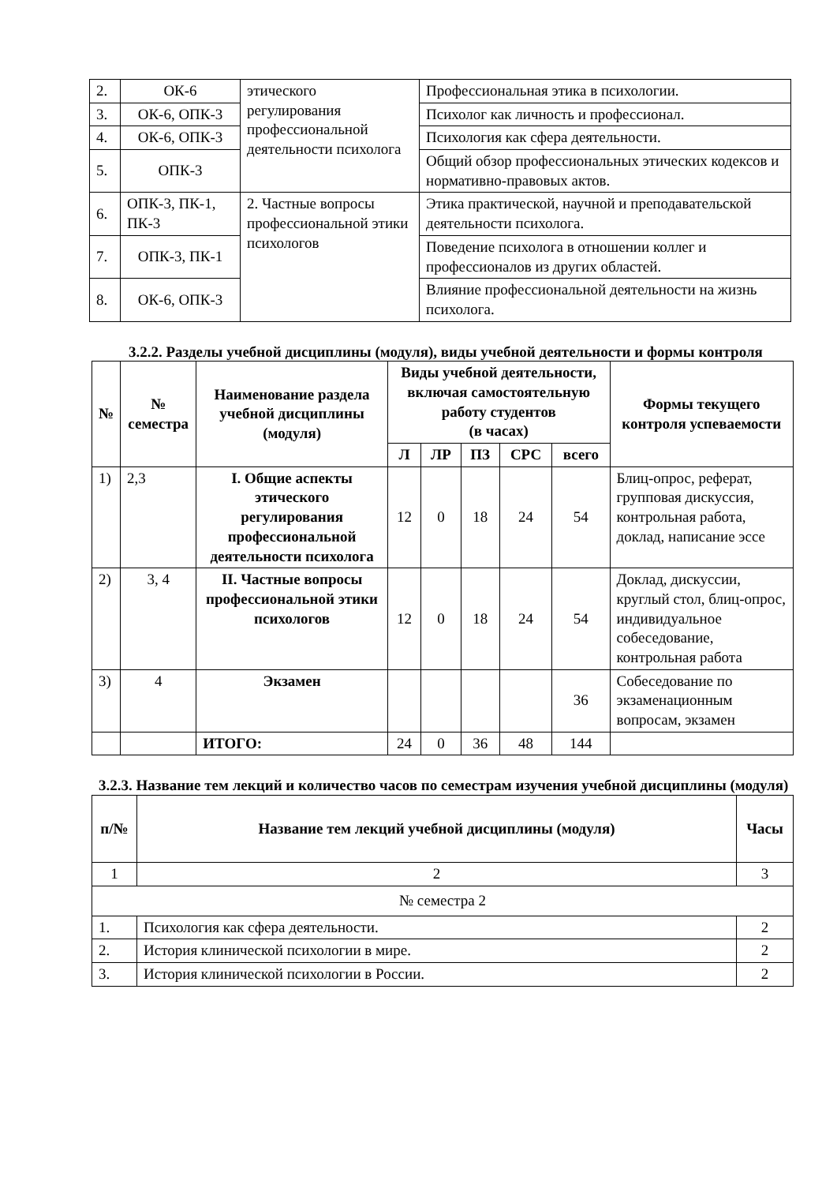| 2. | ОК-6 | этического регулирования профессиональной деятельности психолога | Профессиональная этика в психологии. |
| 3. | ОК-6, ОПК-3 | | Психолог как личность и профессионал. |
| 4. | ОК-6, ОПК-3 | | Психология как сфера деятельности. |
| 5. | ОПК-3 | | Общий обзор профессиональных этических кодексов и нормативно-правовых актов. |
| 6. | ОПК-3, ПК-1, ПК-3 | 2. Частные вопросы профессиональной этики психологов | Этика практической, научной и преподавательской деятельности психолога. |
| 7. | ОПК-3, ПК-1 | | Поведение психолога в отношении коллег и профессионалов из других областей. |
| 8. | ОК-6, ОПК-3 | | Влияние профессиональной деятельности на жизнь психолога. |
3.2.2. Разделы учебной дисциплины (модуля), виды учебной деятельности и формы контроля
| № | № семестра | Наименование раздела учебной дисциплины (модуля) | Виды учебной деятельности, включая самостоятельную работу студентов (в часах) | | | | | Формы текущего контроля успеваемости |
| --- | --- | --- | --- | --- | --- | --- | --- | --- |
| | | | Л | ЛР | ПЗ | СРС | всего | |
| 1) | 2,3 | I. Общие аспекты этического регулирования профессиональной деятельности психолога | 12 | 0 | 18 | 24 | 54 | Блиц-опрос, реферат, групповая дискуссия, контрольная работа, доклад, написание эссе |
| 2) | 3, 4 | II. Частные вопросы профессиональной этики психологов | 12 | 0 | 18 | 24 | 54 | Доклад, дискуссии, круглый стол, блиц-опрос, индивидуальное собеседование, контрольная работа |
| 3) | 4 | Экзамен | | | | | 36 | Собеседование по экзаменационным вопросам, экзамен |
| | | ИТОГО: | 24 | 0 | 36 | 48 | 144 | |
3.2.3. Название тем лекций и количество часов по семестрам изучения учебной дисциплины (модуля)
| п/№ | Название тем лекций учебной дисциплины (модуля) | Часы |
| --- | --- | --- |
| 1 | 2 | 3 |
| № семестра 2 | | |
| 1. | Психология как сфера деятельности. | 2 |
| 2. | История клинической психологии в мире. | 2 |
| 3. | История клинической психологии в России. | 2 |